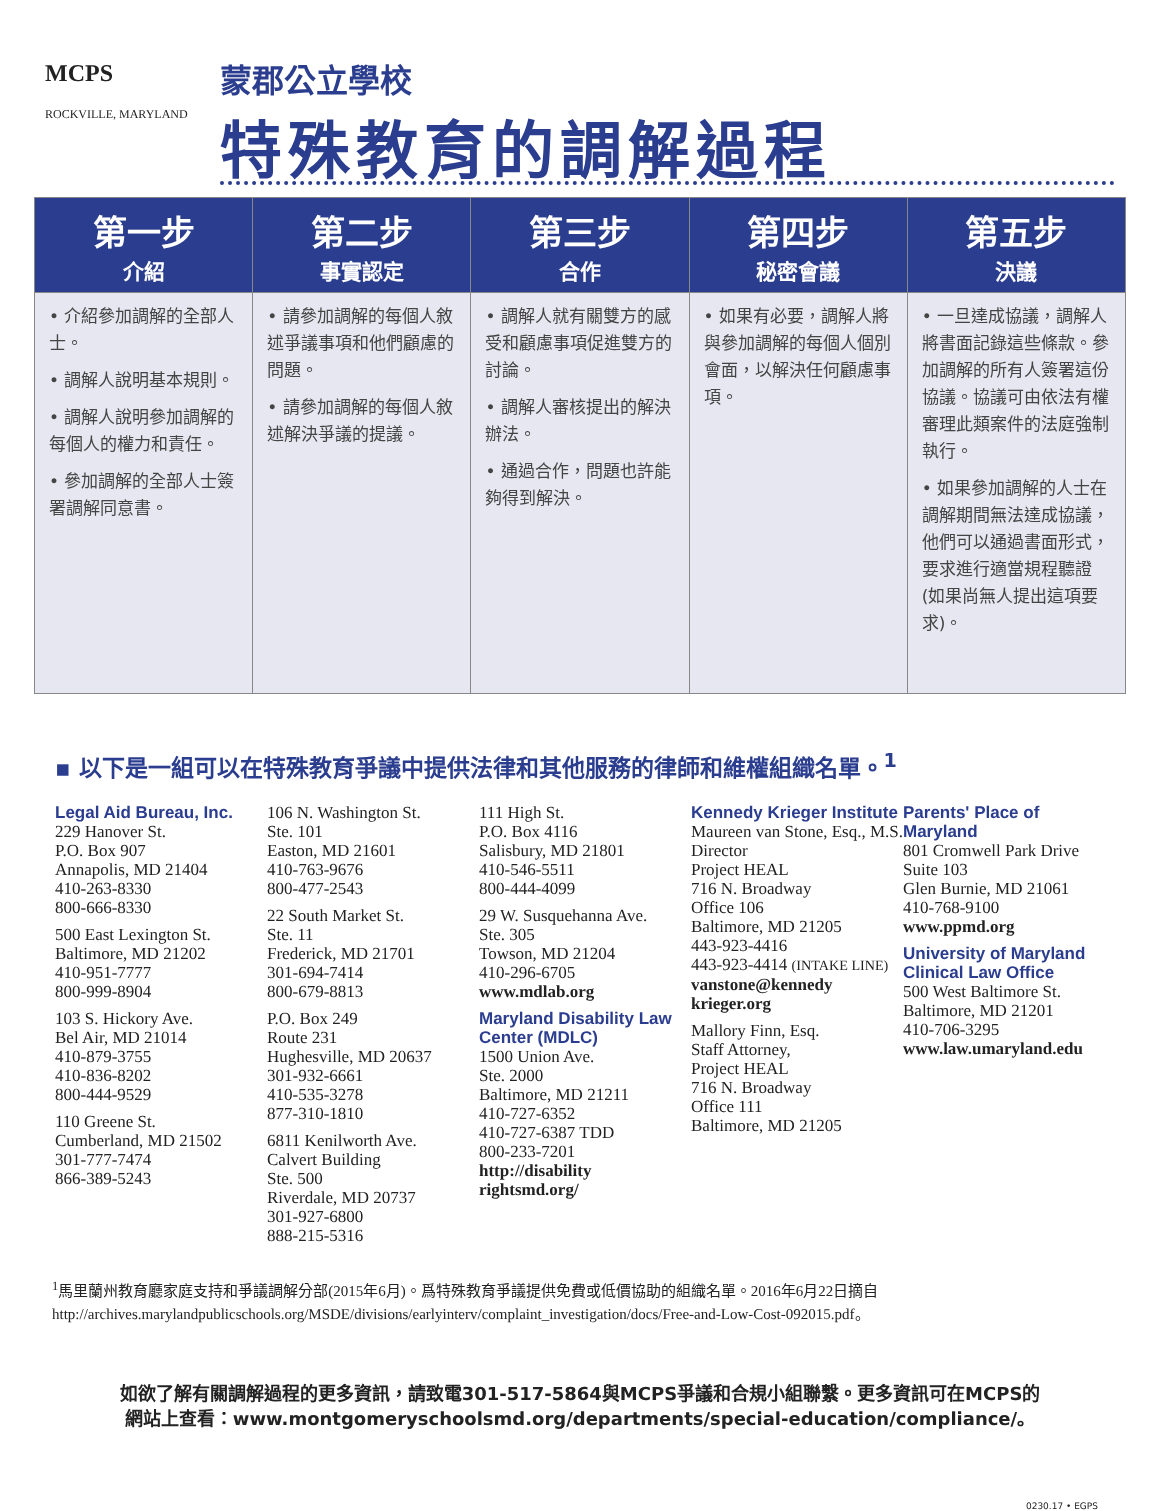MCPS
ROCKVILLE, MARYLAND
蒙郡公立學校
特殊教育的調解過程
| 第一步 介紹 | 第二步 事實認定 | 第三步 合作 | 第四步 秘密會議 | 第五步 決議 |
| --- | --- | --- | --- | --- |
| • 介紹參加調解的全部人士。 • 調解人說明基本規則。 • 調解人說明參加調解的每個人的權力和責任。 • 參加調解的全部人士簽署調解同意書。 | • 請參加調解的每個人敘述爭議事項和他們顧慮的問題。 • 請參加調解的每個人敘述解決爭議的提議。 | • 調解人就有關雙方的感受和顧慮事項促進雙方的討論。 • 調解人審核提出的解決辦法。 • 通過合作，問題也許能夠得到解決。 | • 如果有必要，調解人將與參加調解的每個人個別會面，以解決任何顧慮事項。 | • 一旦達成協議，調解人將書面記錄這些條款。參加調解的所有人簽署這份協議。協議可由依法有權審理此類案件的法庭強制執行。 • 如果參加調解的人士在調解期間無法達成協議，他們可以通過書面形式，要求進行適當規程聽證(如果尚無人提出這項要求)。 |
▪ 以下是一組可以在特殊教育爭議中提供法律和其他服務的律師和維權組織名單。<sup>1</sup>
Legal Aid Bureau, Inc.
229 Hanover St.
P.O. Box 907
Annapolis, MD 21404
410-263-8330
800-666-8330
500 East Lexington St.
Baltimore, MD 21202
410-951-7777
800-999-8904
103 S. Hickory Ave.
Bel Air, MD 21014
410-879-3755
410-836-8202
800-444-9529
110 Greene St.
Cumberland, MD 21502
301-777-7474
866-389-5243
106 N. Washington St.
Ste. 101
Easton, MD 21601
410-763-9676
800-477-2543
22 South Market St.
Ste. 11
Frederick, MD 21701
301-694-7414
800-679-8813
P.O. Box 249
Route 231
Hughesville, MD 20637
301-932-6661
410-535-3278
877-310-1810
6811 Kenilworth Ave.
Calvert Building
Ste. 500
Riverdale, MD 20737
301-927-6800
888-215-5316
111 High St.
P.O. Box 4116
Salisbury, MD 21801
410-546-5511
800-444-4099
29 W. Susquehanna Ave.
Ste. 305
Towson, MD 21204
410-296-6705
www.mdlab.org
Maryland Disability Law Center (MDLC)
1500 Union Ave.
Ste. 2000
Baltimore, MD 21211
410-727-6352
410-727-6387 TDD
800-233-7201
http://disability rightsmd.org/
Kennedy Krieger Institute
Maureen van Stone, Esq., M.S. Director
Project HEAL
716 N. Broadway
Office 106
Baltimore, MD 21205
443-923-4416
443-923-4414 (INTAKE LINE)
vanstone@kennedy krieger.org
Mallory Finn, Esq.
Staff Attorney,
Project HEAL
716 N. Broadway
Office 111
Baltimore, MD 21205
Parents' Place of Maryland
801 Cromwell Park Drive Suite 103
Glen Burnie, MD 21061
410-768-9100
www.ppmd.org
University of Maryland Clinical Law Office
500 West Baltimore St.
Baltimore, MD 21201
410-706-3295
www.law.umaryland.edu
<sup>1</sup> 馬里蘭州教育廳家庭支持和爭議調解分部(2015年6月)。爲特殊教育爭議提供免費或低價協助的組織名單。2016年6月22日摘自http://archives.marylandpublicschools.org/MSDE/divisions/earlyinterv/complaint_investigation/docs/Free-and-Low-Cost-092015.pdf。
如欲了解有關調解過程的更多資訊，請致電301-517-5864與MCPS爭議和合規小組聯繫。更多資訊可在MCPS的
網站上查看：www.montgomeryschoolsmd.org/departments/special-education/compliance/。
0230.17 • EGPS